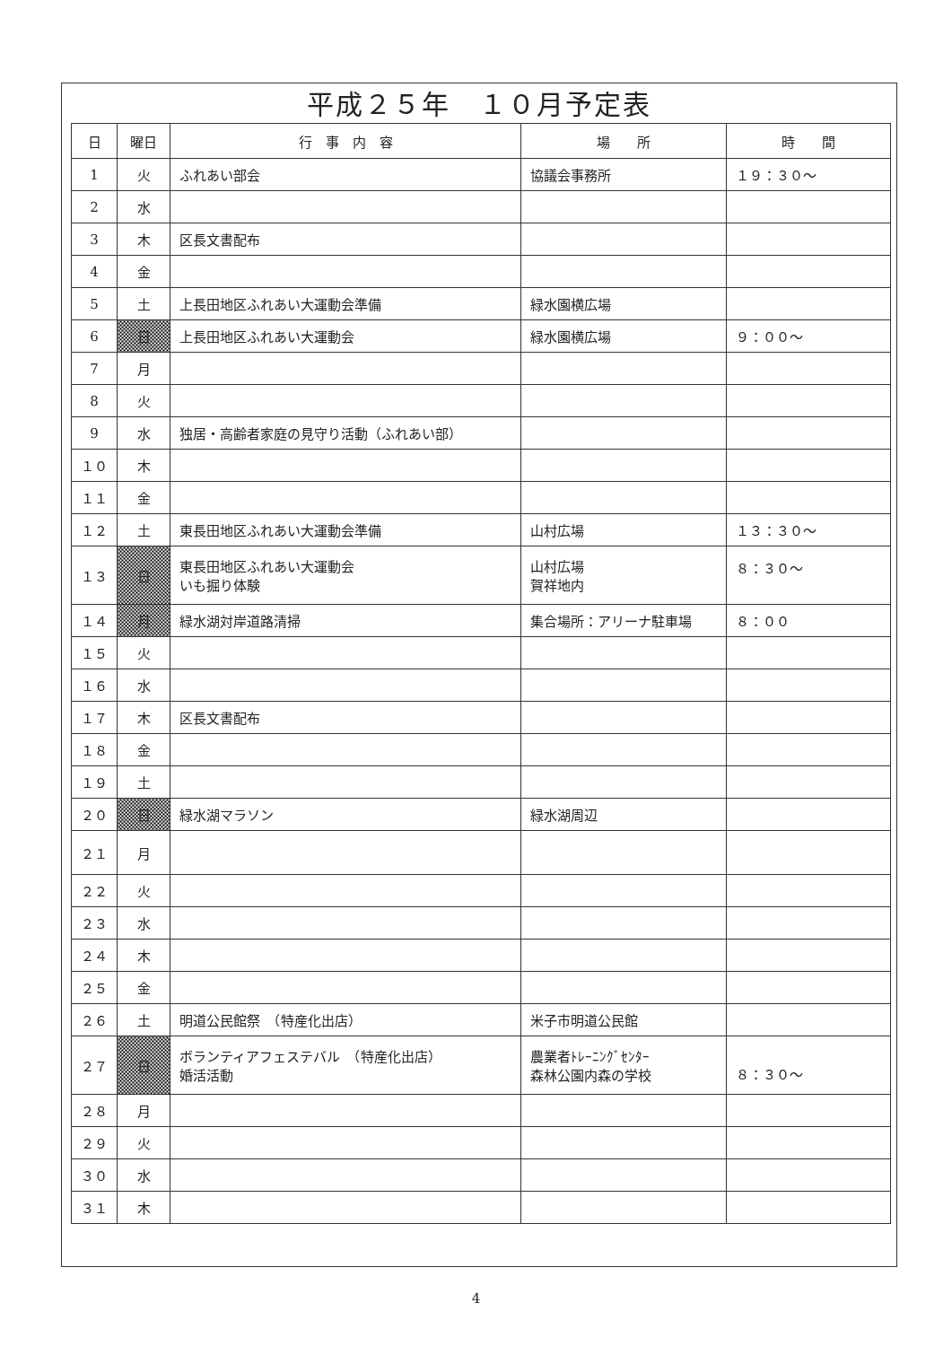平成２５年　１０月予定表
| 日 | 曜日 | 行 事 内 容 | 場 所 | 時 間 |
| --- | --- | --- | --- | --- |
| 1 | 火 | ふれあい部会 | 協議会事務所 | １９：３０～ |
| 2 | 水 | | | |
| 3 | 木 | 区長文書配布 | | |
| 4 | 金 | | | |
| 5 | 土 | 上長田地区ふれあい大運動会準備 | 緑水園横広場 | |
| 6 | 日 | 上長田地区ふれあい大運動会 | 緑水園横広場 | ９：００～ |
| 7 | 月 | | | |
| 8 | 火 | | | |
| 9 | 水 | 独居・高齢者家庭の見守り活動（ふれあい部） | | |
| １０ | 木 | | | |
| １１ | 金 | | | |
| １２ | 土 | 東長田地区ふれあい大運動会準備 | 山村広場 | １３：３０～ |
| １３ | 日 | 東長田地区ふれあい大運動会 いも掘り体験 | 山村広場 賀祥地内 | ８：３０～ |
| １４ | 月 | 緑水湖対岸道路清掃 | 集合場所：アリーナ駐車場 | ８：００ |
| １５ | 火 | | | |
| １６ | 水 | | | |
| １７ | 木 | 区長文書配布 | | |
| １８ | 金 | | | |
| １９ | 土 | | | |
| ２０ | 日 | 緑水湖マラソン | 緑水湖周辺 | |
| ２１ | 月 | | | |
| ２２ | 火 | | | |
| ２３ | 水 | | | |
| ２４ | 木 | | | |
| ２５ | 金 | | | |
| ２６ | 土 | 明道公民館祭 （特産化出店） | 米子市明道公民館 | |
| ２７ | 日 | ボランティアフェステバル （特産化出店） 婚活活動 | 農業者ﾄﾚｰﾆﾝｸﾞｾﾝﾀｰ 森林公園内森の学校 | ８：３０～ |
| ２８ | 月 | | | |
| ２９ | 火 | | | |
| ３０ | 水 | | | |
| ３１ | 木 | | | |
4